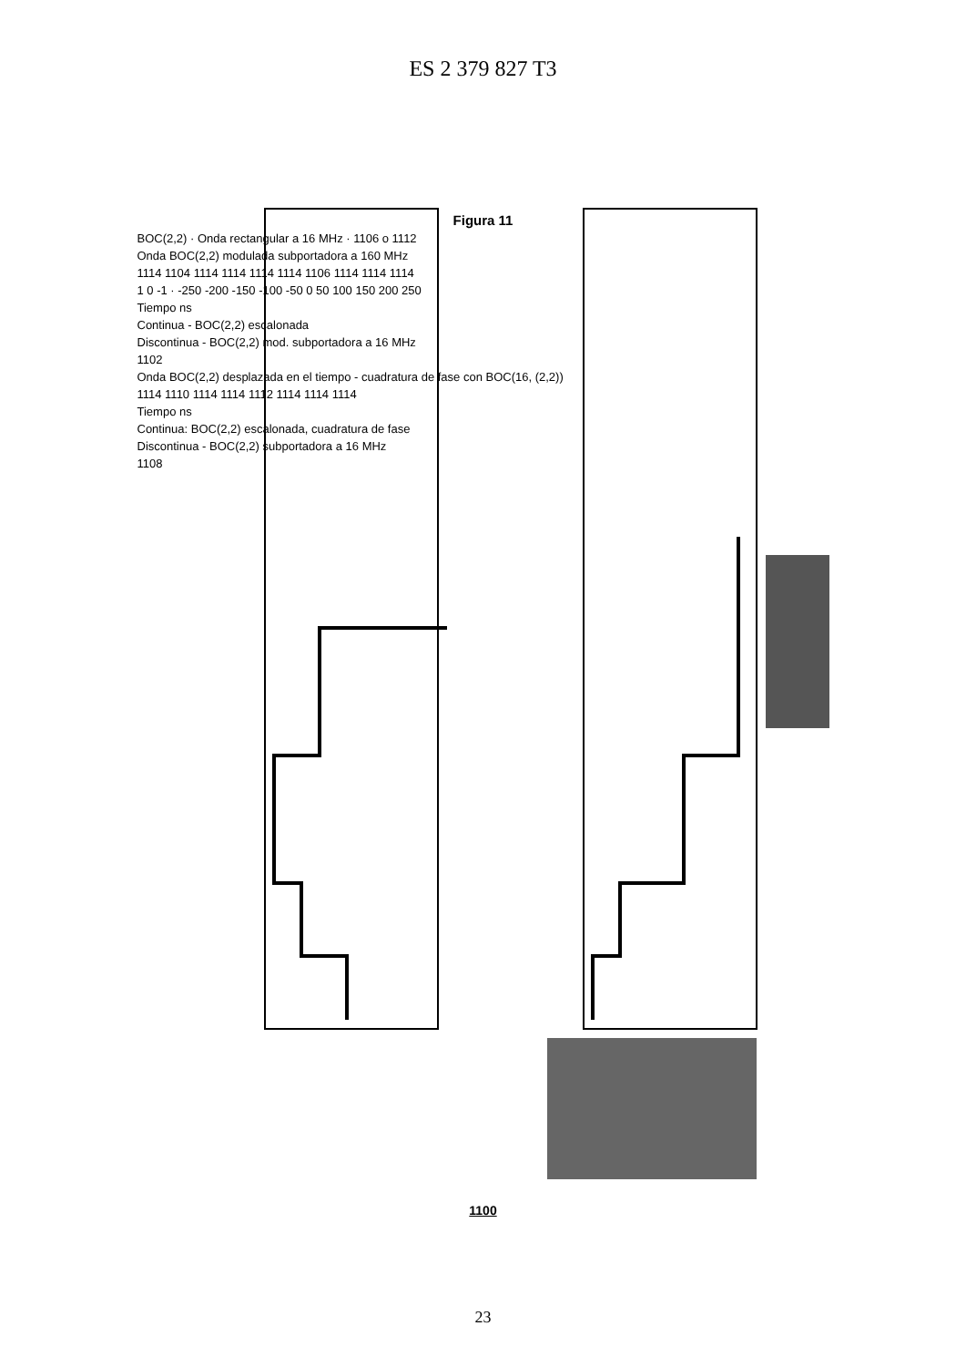ES 2 379 827 T3
Figura 11
BOC(2,2) · Onda rectangular a 16 MHz · 1106 o 1112
Onda BOC(2,2) modulada subportadora a 160 MHz
1114 1104 1114 1114 1114 1114 1106 1114 1114 1114
1 0 -1 · -250 -200 -150 -100 -50 0 50 100 150 200 250
Tiempo ns
Continua - BOC(2,2) escalonada
Discontinua - BOC(2,2) mod. subportadora a 16 MHz
1102
Onda BOC(2,2) desplazada en el tiempo - cuadratura de fase con BOC(16, (2,2))
1114 1110 1114 1114 1112 1114 1114 1114
Tiempo ns
Continua: BOC(2,2) escalonada, cuadratura de fase
Discontinua - BOC(2,2) subportadora a 16 MHz
1108
1100
23